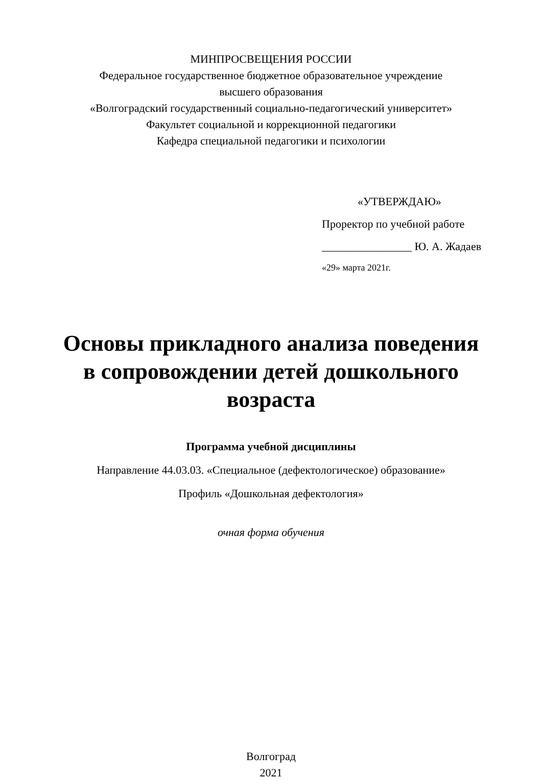МИНПРОСВЕЩЕНИЯ РОССИИ
Федеральное государственное бюджетное образовательное учреждение
высшего образования
«Волгоградский государственный социально-педагогический университет»
Факультет социальной и коррекционной педагогики
Кафедра специальной педагогики и психологии
«УТВЕРЖДАЮ»
Проректор по учебной работе
________________ Ю. А. Жадаев
«29» марта 2021г.
Основы прикладного анализа поведения в сопровождении детей дошкольного возраста
Программа учебной дисциплины
Направление 44.03.03. «Специальное (дефектологическое) образование»
Профиль «Дошкольная дефектология»
очная форма обучения
Волгоград
2021